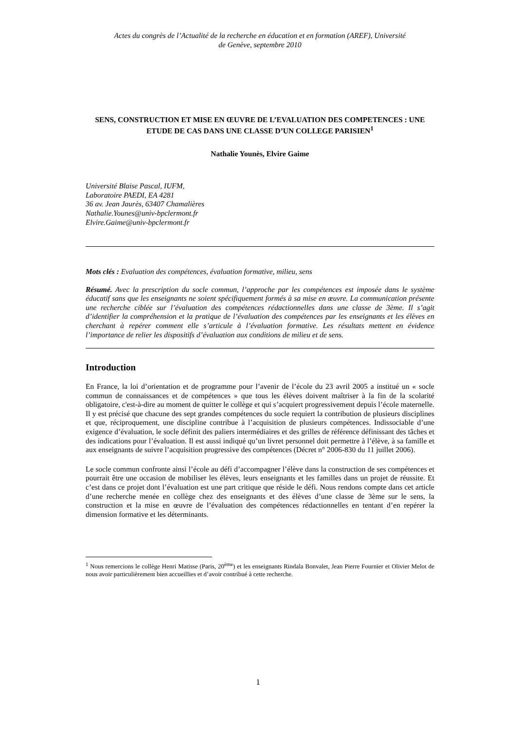Actes du congrès de l’Actualité de la recherche en éducation et en formation (AREF), Université
de Genève, septembre 2010
SENS, CONSTRUCTION ET MISE EN ŒUVRE DE L’EVALUATION DES COMPETENCES : UNE ETUDE DE CAS DANS UNE CLASSE D’UN COLLEGE PARISIEN<sup>1</sup>
Nathalie Younès, Elvire Gaime
Université Blaise Pascal, IUFM,
Laboratoire PAEDI, EA 4281
36 av. Jean Jaurès, 63407 Chamalières
Nathalie.Younes@univ-bpclermont.fr
Elvire.Gaime@univ-bpclermont.fr
Mots clés : Evaluation des compétences, évaluation formative, milieu, sens
Résumé. Avec la prescription du socle commun, l’approche par les compétences est imposée dans le système éducatif sans que les enseignants ne soient spécifiquement formés à sa mise en œuvre. La communication présente une recherche ciblée sur l’évaluation des compétences rédactionnelles dans une classe de 3ème. Il s’agit d’identifier la compréhension et la pratique de l’évaluation des compétences par les enseignants et les élèves en cherchant à repérer comment elle s’articule à l’évaluation formative. Les résultats mettent en évidence l’importance de relier les dispositifs d’évaluation aux conditions de milieu et de sens.
Introduction
En France, la loi d’orientation et de programme pour l’avenir de l’école du 23 avril 2005 a institué un « socle commun de connaissances et de compétences » que tous les élèves doivent maîtriser à la fin de la scolarité obligatoire, c'est-à-dire au moment de quitter le collège et qui s’acquiert progressivement depuis l’école maternelle. Il y est précisé que chacune des sept grandes compétences du socle requiert la contribution de plusieurs disciplines et que, réciproquement, une discipline contribue à l’acquisition de plusieurs compétences. Indissociable d’une exigence d’évaluation, le socle définit des paliers intermédiaires et des grilles de référence définissant des tâches et des indications pour l’évaluation. Il est aussi indiqué qu’un livret personnel doit permettre à l’élève, à sa famille et aux enseignants de suivre l’acquisition progressive des compétences (Décret n° 2006-830 du 11 juillet 2006).
Le socle commun confronte ainsi l’école au défi d’accompagner l’élève dans la construction de ses compétences et pourrait être une occasion de mobiliser les élèves, leurs enseignants et les familles dans un projet de réussite. Et c’est dans ce projet dont l’évaluation est une part critique que réside le défi. Nous rendons compte dans cet article d’une recherche menée en collège chez des enseignants et des élèves d’une classe de 3ème sur le sens, la construction et la mise en œuvre de l’évaluation des compétences rédactionnelles en tentant d’en repérer la dimension formative et les déterminants.
<sup>1</sup> Nous remercions le collège Henri Matisse (Paris, 20<sup>ème</sup>) et les enseignants Rindala Bonvalet, Jean Pierre Fournier et Olivier Melot de nous avoir particulièrement bien accueillies et d’avoir contribué à cette recherche.
1